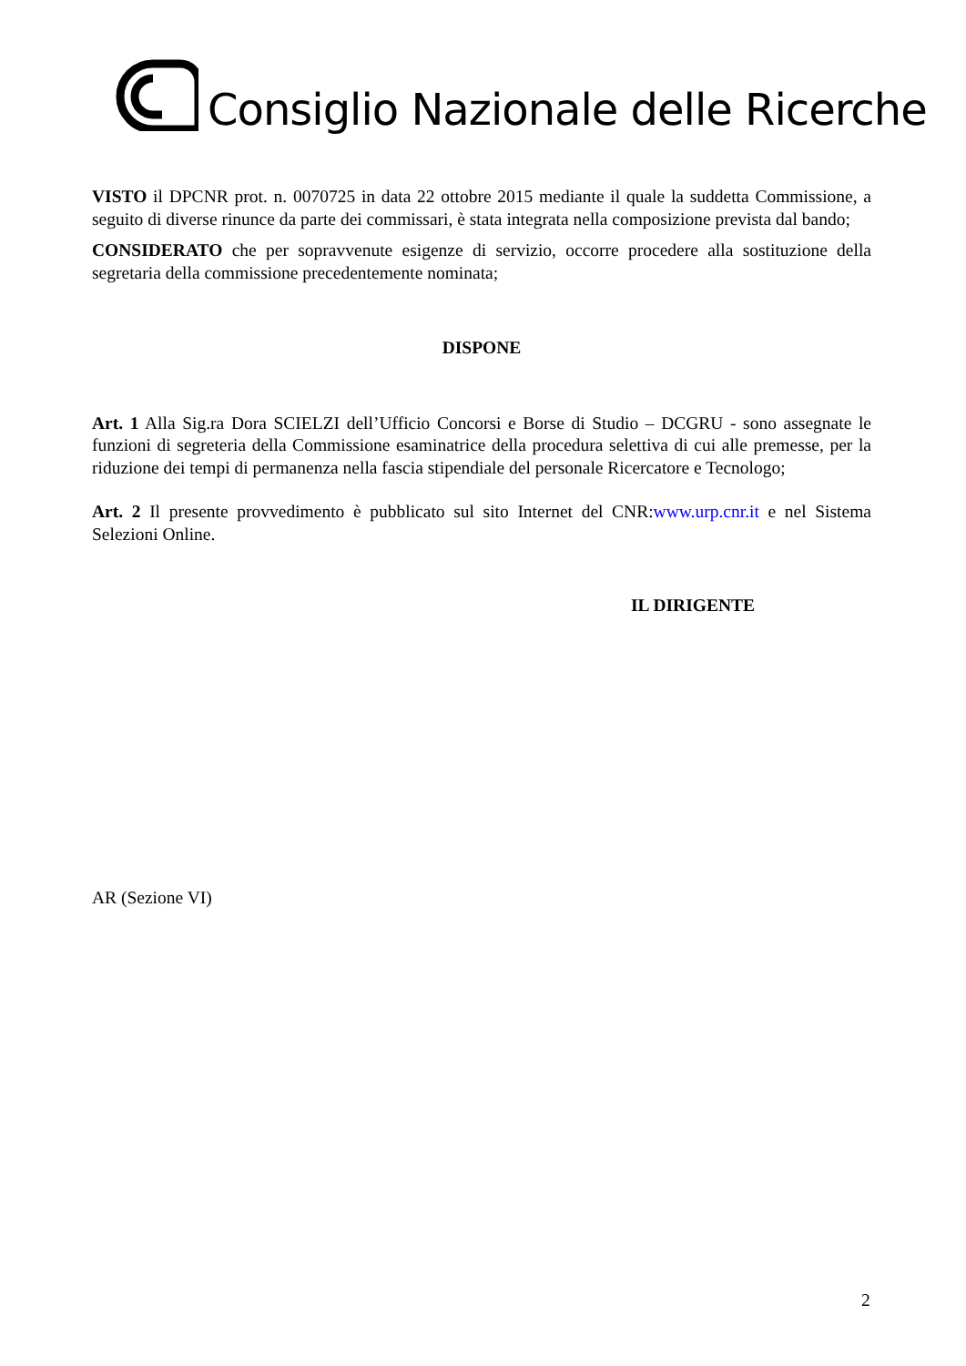Consiglio Nazionale delle Ricerche
VISTO il DPCNR prot. n. 0070725 in data 22 ottobre 2015 mediante il quale la suddetta Commissione, a seguito di diverse rinunce da parte dei commissari, è stata integrata nella composizione prevista dal bando;
CONSIDERATO che per sopravvenute esigenze di servizio, occorre procedere alla sostituzione della segretaria della commissione precedentemente nominata;
DISPONE
Art. 1 Alla Sig.ra Dora SCIELZI dell’Ufficio Concorsi e Borse di Studio – DCGRU - sono assegnate le funzioni di segreteria della Commissione esaminatrice della procedura selettiva di cui alle premesse, per la riduzione dei tempi di permanenza nella fascia stipendiale del personale Ricercatore e Tecnologo;
Art. 2 Il presente provvedimento è pubblicato sul sito Internet del CNR:www.urp.cnr.it e nel Sistema Selezioni Online.
IL DIRIGENTE
AR (Sezione VI)
2